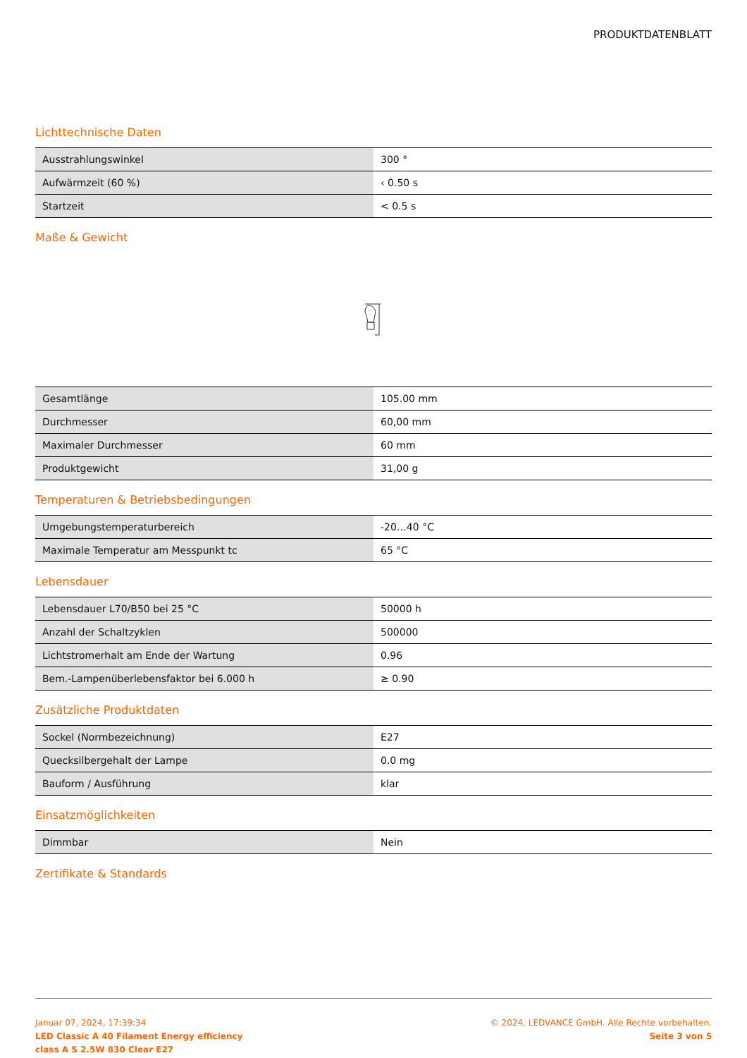PRODUKTDATENBLATT
Lichttechnische Daten
| Ausstrahlungswinkel | 300 ° |
| Aufwärmzeit (60 %) | ‹ 0.50 s |
| Startzeit | < 0.5 s |
Maße & Gewicht
| Gesamtlänge | 105.00 mm |
| Durchmesser | 60,00 mm |
| Maximaler Durchmesser | 60 mm |
| Produktgewicht | 31,00 g |
Temperaturen & Betriebsbedingungen
| Umgebungstemperaturbereich | -20…40 °C |
| Maximale Temperatur am Messpunkt tc | 65 °C |
Lebensdauer
| Lebensdauer L70/B50 bei 25 °C | 50000 h |
| Anzahl der Schaltzyklen | 500000 |
| Lichtstromerhalt am Ende der Wartung | 0.96 |
| Bem.-Lampenüberlebensfaktor bei 6.000 h | ≥ 0.90 |
Zusätzliche Produktdaten
| Sockel (Normbezeichnung) | E27 |
| Quecksilbergehalt der Lampe | 0.0 mg |
| Bauform / Ausführung | klar |
Einsatzmöglichkeiten
| Dimmbar | Nein |
Zertifikate & Standards
Januar 07, 2024, 17:39:34
LED Classic A 40 Filament Energy efficiency
class A S 2.5W 830 Clear E27
© 2024, LEDVANCE GmbH. Alle Rechte vorbehalten.
Seite 3 von 5